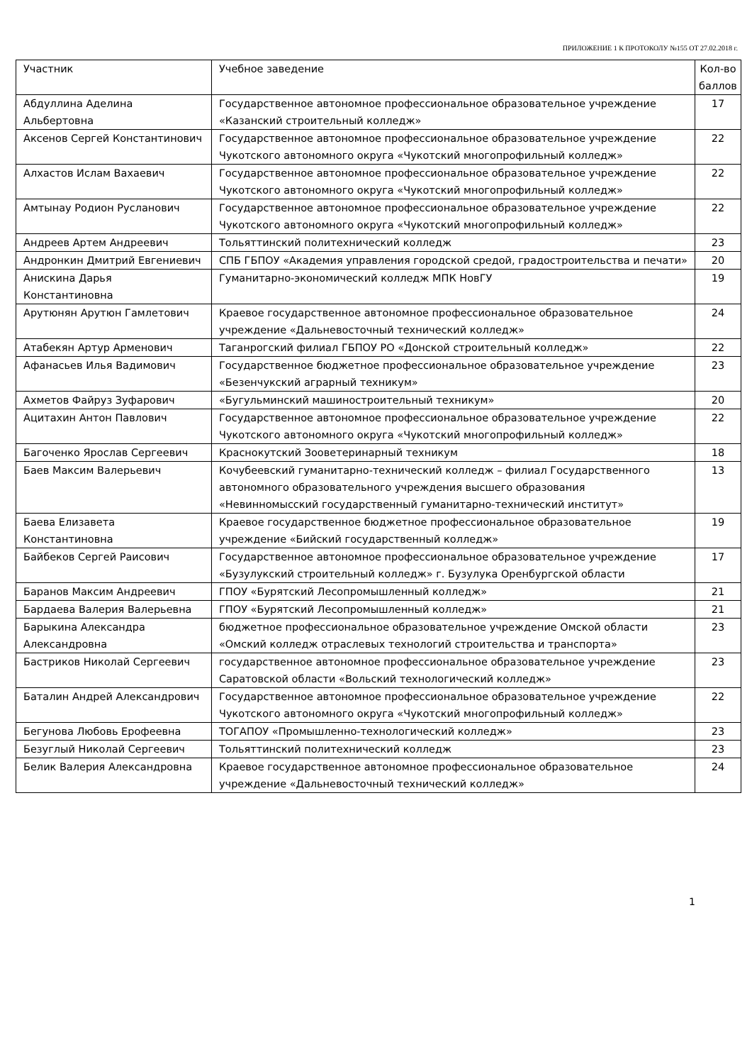ПРИЛОЖЕНИЕ 1 К ПРОТОКОЛУ №155 ОТ 27.02.2018 г.
| Участник | Учебное заведение | Кол-во баллов |
| Абдуллина Аделина Альбертовна | Государственное автономное профессиональное образовательное учреждение «Казанский строительный колледж» | 17 |
| Аксенов Сергей Константинович | Государственное автономное профессиональное образовательное учреждение Чукотского автономного округа «Чукотский многопрофильный колледж» | 22 |
| Алхастов Ислам Вахаевич | Государственное автономное профессиональное образовательное учреждение Чукотского автономного округа «Чукотский многопрофильный колледж» | 22 |
| Амтынау Родион Русланович | Государственное автономное профессиональное образовательное учреждение Чукотского автономного округа «Чукотский многопрофильный колледж» | 22 |
| Андреев Артем Андреевич | Тольяттинский политехнический колледж | 23 |
| Андронкин Дмитрий Евгениевич | СПБ ГБПОУ «Академия управления городской средой, градостроительства и печати» | 20 |
| Анискина Дарья Константиновна | Гуманитарно-экономический колледж МПК НовГУ | 19 |
| Арутюнян Арутюн Гамлетович | Краевое государственное автономное профессиональное образовательное учреждение «Дальневосточный технический колледж» | 24 |
| Атабекян Артур Арменович | Таганрогский филиал ГБПОУ РО «Донской строительный колледж» | 22 |
| Афанасьев Илья Вадимович | Государственное бюджетное профессиональное образовательное учреждение «Безенчукский аграрный техникум» | 23 |
| Ахметов Файруз Зуфарович | «Бугульминский машиностроительный техникум» | 20 |
| Ацитахин Антон Павлович | Государственное автономное профессиональное образовательное учреждение Чукотского автономного округа «Чукотский многопрофильный колледж» | 22 |
| Багоченко Ярослав Сергеевич | Краснокутский Зооветеринарный техникум | 18 |
| Баев Максим Валерьевич | Кочубеевский гуманитарно-технический колледж – филиал Государственного автономного образовательного учреждения высшего образования «Невинномысский государственный гуманитарно-технический институт» | 13 |
| Баева Елизавета Константиновна | Краевое государственное бюджетное профессиональное образовательное учреждение «Бийский государственный колледж» | 19 |
| Байбеков Сергей Раисович | Государственное автономное профессиональное образовательное учреждение «Бузулукский строительный колледж» г. Бузулука Оренбургской области | 17 |
| Баранов Максим Андреевич | ГПОУ «Бурятский Лесопромышленный колледж» | 21 |
| Бардаева Валерия Валерьевна | ГПОУ «Бурятский Лесопромышленный колледж» | 21 |
| Барыкина Александра Александровна | бюджетное профессиональное образовательное учреждение Омской области «Омский колледж отраслевых технологий строительства и транспорта» | 23 |
| Бастриков Николай Сергеевич | государственное автономное профессиональное образовательное учреждение Саратовской области «Вольский технологический колледж» | 23 |
| Баталин Андрей Александрович | Государственное автономное профессиональное образовательное учреждение Чукотского автономного округа «Чукотский многопрофильный колледж» | 22 |
| Бегунова Любовь Ерофеевна | ТОГАПОУ «Промышленно-технологический колледж» | 23 |
| Безуглый Николай Сергеевич | Тольяттинский политехнический колледж | 23 |
| Белик Валерия Александровна | Краевое государственное автономное профессиональное образовательное учреждение «Дальневосточный технический колледж» | 24 |
1